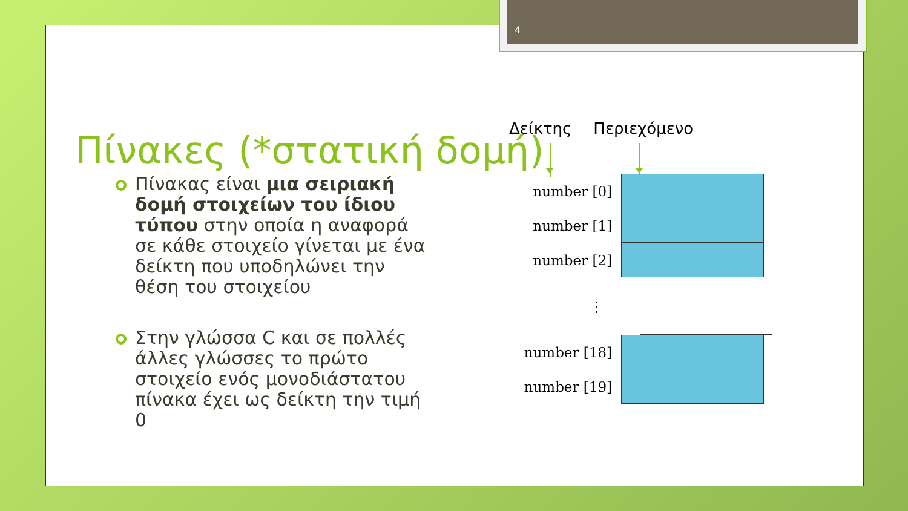4
Πίνακες (*στατική δομή)
Πίνακας είναι μια σειριακή δομή στοιχείων του ίδιου τύπου στην οποία η αναφορά σε κάθε στοιχείο γίνεται με ένα δείκτη που υποδηλώνει την θέση του στοιχείου
Στην γλώσσα C και σε πολλές άλλες γλώσσες το πρώτο στοιχείο ενός μονοδιάστατου πίνακα έχει ως δείκτη την τιμή 0
Δείκτης Περιεχόμενο
number [0]
number [1]
number [2]
⋮
number [18]
number [19]